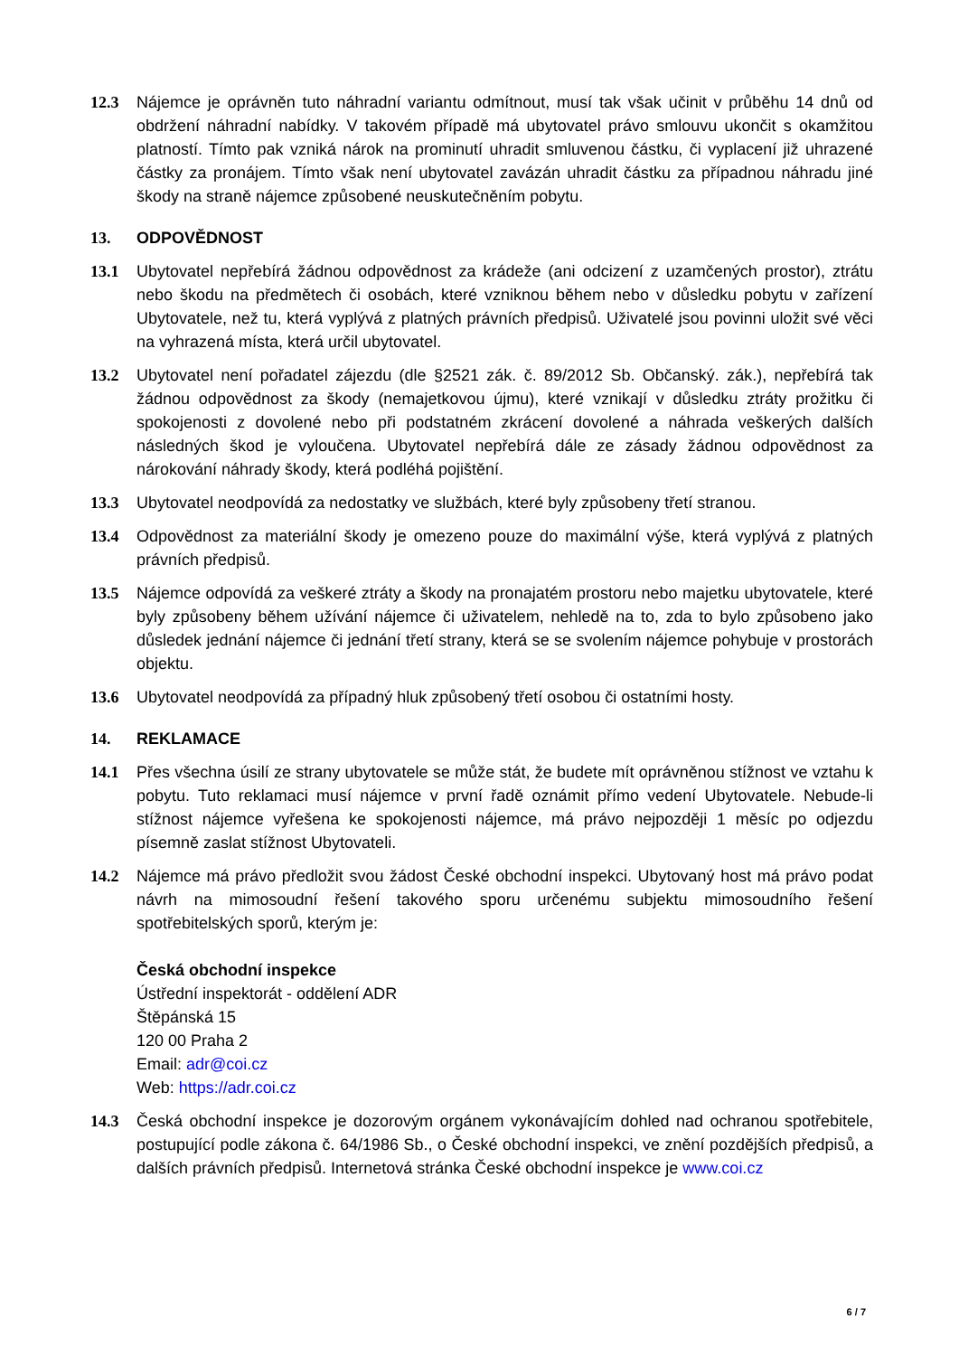12.3 Nájemce je oprávněn tuto náhradní variantu odmítnout, musí tak však učinit v průběhu 14 dnů od obdržení náhradní nabídky. V takovém případě má ubytovatel právo smlouvu ukončit s okamžitou platností. Tímto pak vzniká nárok na prominutí uhradit smluvenou částku, či vyplacení již uhrazené částky za pronájem. Tímto však není ubytovatel zavázán uhradit částku za případnou náhradu jiné škody na straně nájemce způsobené neuskutečněním pobytu.
13. ODPOVĚDNOST
13.1 Ubytovatel nepřebírá žádnou odpovědnost za krádeže (ani odcizení z uzamčených prostor), ztrátu nebo škodu na předmětech či osobách, které vzniknou během nebo v důsledku pobytu v zařízení Ubytovatele, než tu, která vyplývá z platných právních předpisů. Uživatelé jsou povinni uložit své věci na vyhrazená místa, která určil ubytovatel.
13.2 Ubytovatel není pořadatel zájezdu (dle §2521 zák. č. 89/2012 Sb. Občanský. zák.), nepřebírá tak žádnou odpovědnost za škody (nemajetkovou újmu), které vznikají v důsledku ztráty prožitku či spokojenosti z dovolené nebo při podstatném zkrácení dovolené a náhrada veškerých dalších následných škod je vyloučena. Ubytovatel nepřebírá dále ze zásady žádnou odpovědnost za nárokování náhrady škody, která podléhá pojištění.
13.3 Ubytovatel neodpovídá za nedostatky ve službách, které byly způsobeny třetí stranou.
13.4 Odpovědnost za materiální škody je omezeno pouze do maximální výše, která vyplývá z platných právních předpisů.
13.5 Nájemce odpovídá za veškeré ztráty a škody na pronajatém prostoru nebo majetku ubytovatele, které byly způsobeny během užívání nájemce či uživatelem, nehledě na to, zda to bylo způsobeno jako důsledek jednání nájemce či jednání třetí strany, která se se svolením nájemce pohybuje v prostorách objektu.
13.6 Ubytovatel neodpovídá za případný hluk způsobený třetí osobou či ostatními hosty.
14. REKLAMACE
14.1 Přes všechna úsilí ze strany ubytovatele se může stát, že budete mít oprávněnou stížnost ve vztahu k pobytu. Tuto reklamaci musí nájemce v první řadě oznámit přímo vedení Ubytovatele. Nebude-li stížnost nájemce vyřešena ke spokojenosti nájemce, má právo nejpozději 1 měsíc po odjezdu písemně zaslat stížnost Ubytovateli.
14.2 Nájemce má právo předložit svou žádost České obchodní inspekci. Ubytovaný host má právo podat návrh na mimosoudní řešení takového sporu určenému subjektu mimosoudního řešení spotřebitelských sporů, kterým je:
Česká obchodní inspekce
Ústřední inspektorát - oddělení ADR
Štěpánská 15
120 00 Praha 2
Email: adr@coi.cz
Web: https://adr.coi.cz
14.3 Česká obchodní inspekce je dozorovým orgánem vykonávajícím dohled nad ochranou spotřebitele, postupující podle zákona č. 64/1986 Sb., o České obchodní inspekci, ve znění pozdějších předpisů, a dalších právních předpisů. Internetová stránka České obchodní inspekce je www.coi.cz
6 / 7